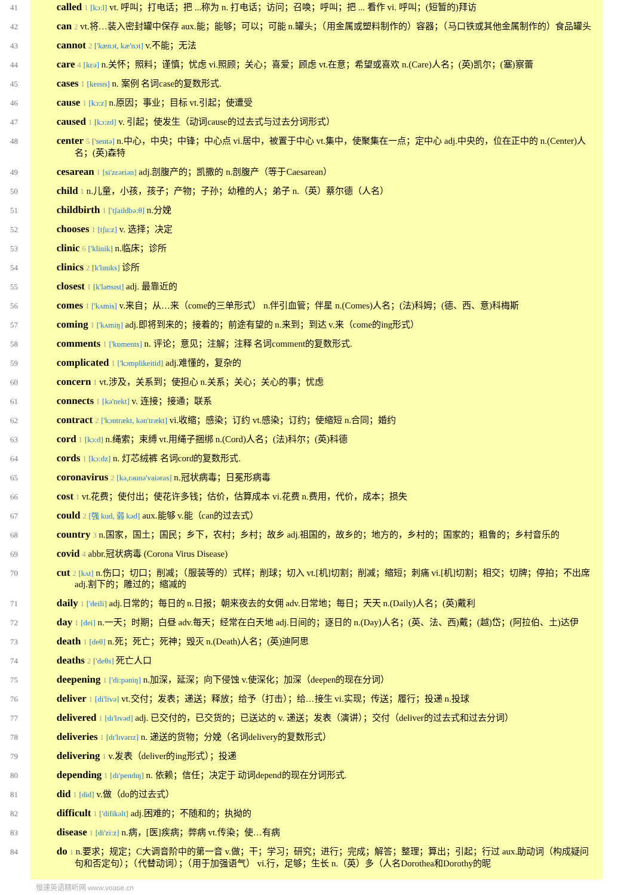41 called 1 [kɔ:l] vt. 呼叫；打电话；把 ...称为 n. 打电话；访问；召唤；呼叫；把 ... 看作 vi. 呼叫；(短暂的)拜访
42 can 2 vt.将…装入密封罐中保存 aux.能；能够；可以；可能 n.罐头；（用金属或塑料制作的）容器；（马口铁或其他金属制作的）食品罐头
43 cannot 2 ['kænɔt, kæ'nɔt] v.不能；无法
44 care 4 [kεə] n.关怀；照料；谨慎；忧虑 vi.照顾；关心；喜爱；顾虑 vt.在意；希望或喜欢 n.(Care)人名；(英)凯尔；(塞)察蕾
45 cases 1 [keɪsɪs] n. 案例 名词case的复数形式.
46 cause 1 [kɔ:z] n.原因；事业；目标 vt.引起；使遭受
47 caused 1 [kɔ:zd] v. 引起；使发生（动词cause的过去式与过去分词形式）
48 center 5 ['sentə] n.中心，中央；中锋；中心点 vi.居中，被置于中心 vt.集中，使聚集在一点；定中心 adj.中央的，位在正中的 n.(Center)人名；(英)森特
49 cesarean 1 [si'zεəriən] adj.剖腹产的；凯撒的 n.剖腹产（等于Caesarean）
50 child 1 n.儿童，小孩，孩子；产物；子孙；幼稚的人；弟子 n.（英）蔡尔德（人名）
51 childbirth 1 ['tʃaildbə:θ] n.分娩
52 chooses 1 [tʃu:z] v. 选择；决定
53 clinic 6 ['klinik] n.临床；诊所
54 clinics 2 [k'lɪnɪks] 诊所
55 closest 1 [k'ləʊsɪst] adj. 最靠近的
56 comes 1 ['kʌmis] v.来自；从…来（come的三单形式） n.伴引血管；伴星 n.(Comes)人名；(法)科姆；(德、西、意)科梅斯
57 coming 1 ['kʌmiŋ] adj.即将到来的；接着的；前途有望的 n.来到；到达 v.来（come的ing形式）
58 comments 1 ['kɒments] n. 评论；意见；注解；注释 名词comment的复数形式.
59 complicated 1 ['kɔmplikeitid] adj.难懂的，复杂的
60 concern 1 vt.涉及，关系到；使担心 n.关系；关心；关心的事；忧虑
61 connects 1 [kə'nekt] v. 连接；接通；联系
62 contract 2 ['kɔntrækt, kən'trækt] vi.收缩；感染；订约 vt.感染；订约；使缩短 n.合同；婚约
63 cord 1 [kɔ:d] n.绳索；束缚 vt.用绳子捆绑 n.(Cord)人名；(法)科尔；(英)科德
64 cords 1 [kɔ:dz] n. 灯芯绒裤 名词cord的复数形式.
65 coronavirus 2 [kə,rəunə'vaiərəs] n.冠状病毒；日冕形病毒
66 cost 1 vt.花费；使付出；使花许多钱；估价，估算成本 vi.花费 n.费用，代价，成本；损失
67 could 2 [强 kud, 弱 kəd] aux.能够 v.能（can的过去式）
68 country 3 n.国家，国土；国民；乡下，农村；乡村；故乡 adj.祖国的，故乡的；地方的，乡村的；国家的；粗鲁的；乡村音乐的
69 covid 4 abbr.冠状病毒 (Corona Virus Disease)
70 cut 2 [kʌt] n.伤口；切口；削减；（服装等的）式样；削球；切入 vt.[机]切割；削减；缩短；刺痛 vi.[机]切割；相交；切牌；停拍；不出席 adj.割下的；雕过的；缩减的
71 daily 1 ['deili] adj.日常的；每日的 n.日报；朝来夜去的女佣 adv.日常地；每日；天天 n.(Daily)人名；(英)戴利
72 day 1 [dei] n.一天；时期；白昼 adv.每天；经常在白天地 adj.日间的；逐日的 n.(Day)人名；(英、法、西)戴；(越)岱；(阿拉伯、土)达伊
73 death 1 [deθ] n.死；死亡；死神；毁灭 n.(Death)人名；(英)迪阿思
74 deaths 2 ['deθs] 死亡人口
75 deepening 1 ['di:pəniŋ] n.加深，延深；向下侵蚀 v.使深化；加深（deepen的现在分词）
76 deliver 1 [di'livə] vt.交付；发表；递送；释放；给予（打击）；给…接生 vi.实现；传送；履行；投递 n.投球
77 delivered 1 [dɪ'lɪvəd] adj. 已交付的，已交货的；已送达的 v. 递送；发表（演讲）；交付（deliver的过去式和过去分词）
78 deliveries 1 [dɪ'lɪvərɪz] n. 递送的货物；分娩（名词delivery的复数形式）
79 delivering 1 v.发表（deliver的ing形式）；投递
80 depending 1 [dɪ'pendɪŋ] n. 依赖；信任；决定于 动词depend的现在分词形式.
81 did 1 [did] v.做（do的过去式）
82 difficult 1 ['difikəlt] adj.困难的；不随和的；执拗的
83 disease 1 [di'zi:z] n.病，[医]疾病；弊病 vt.传染；使…有病
84 do 1 n.要求；规定；C大调音阶中的第一音 v.做；干；学习；研究；进行；完成；解答；整理；算出；引起；行过 aux.助动词（构成疑问句和否定句）；（代替动词）；（用于加强语气） vi.行，足够；生长 n.（英）多（人名Dorothea和Dorothy的昵
慢速英语精听网 www.voase.cn